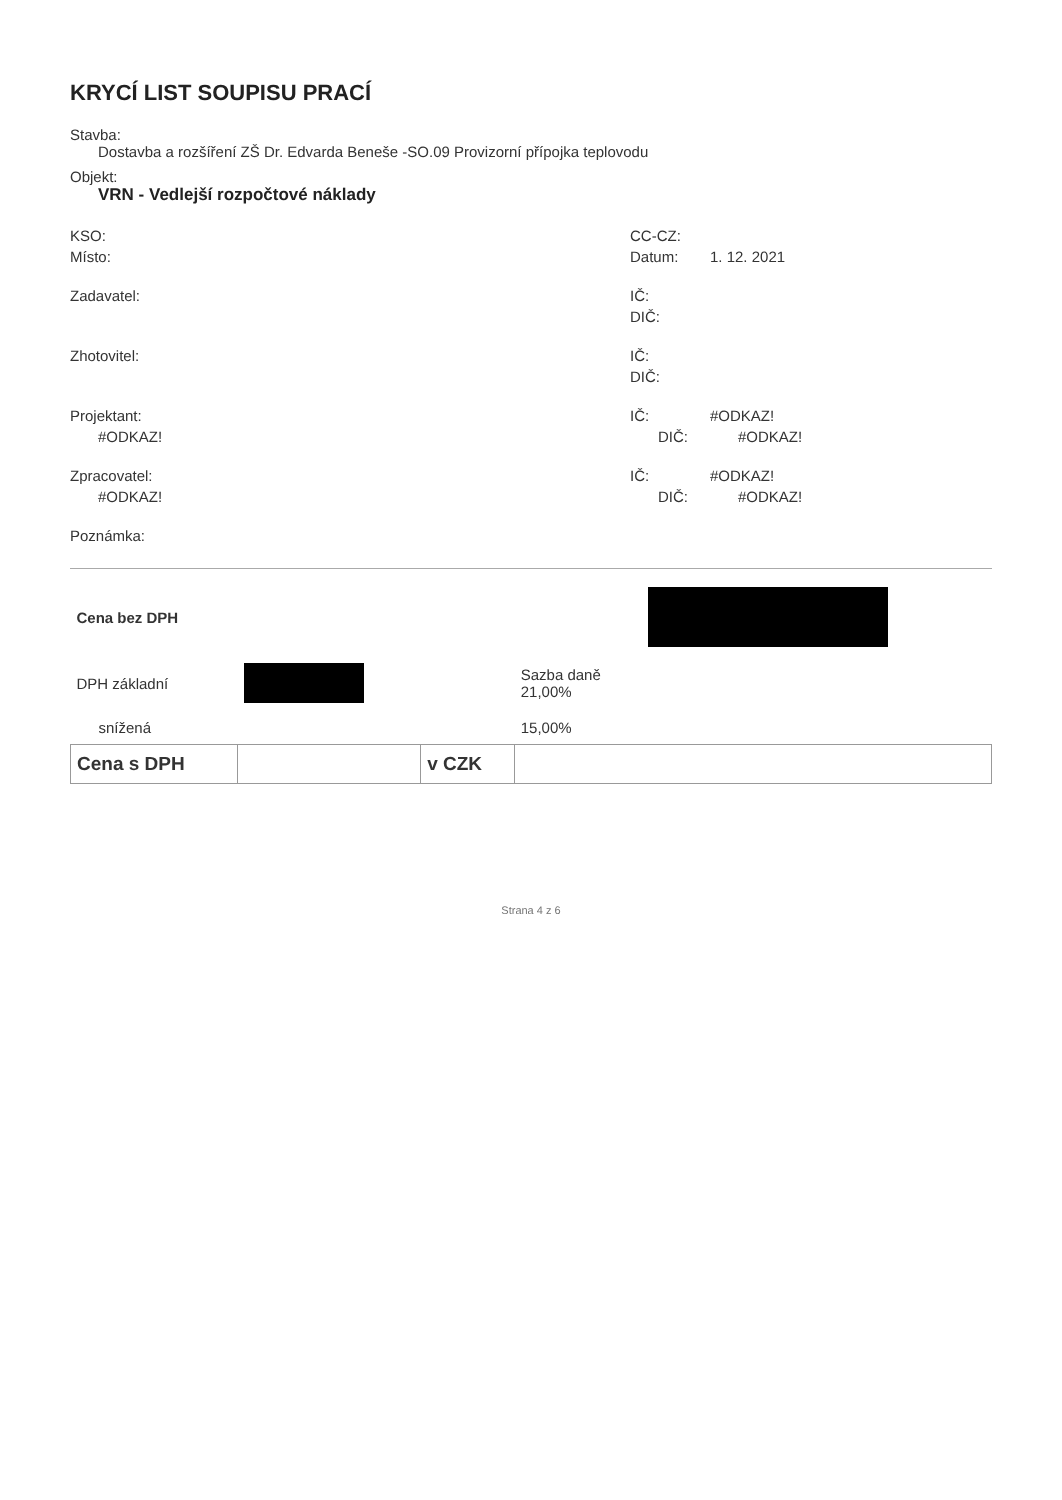KRYCÍ LIST SOUPISU PRACÍ
Stavba:
Dostavba a rozšíření ZŠ Dr. Edvarda Beneše -SO.09 Provizorní přípojka teplovodu
Objekt:
VRN - Vedlejší rozpočtové náklady
KSO: CC-CZ:
Místo: Datum: 1. 12. 2021
Zadavatel: IČ:
DIČ:
Zhotovitel: IČ:
DIČ:
Projektant: IČ: #ODKAZ!
#ODKAZ! DIČ: #ODKAZ!
Zpracovatel: IČ: #ODKAZ!
#ODKAZ! DIČ: #ODKAZ!
Poznámka:
| Cena bez DPH | | | | |
| DPH základní | | | Sazba daně 21,00% | |
| snížená | | | 15,00% | |
| Cena s DPH | | v CZK | | |
Strana 4 z 6